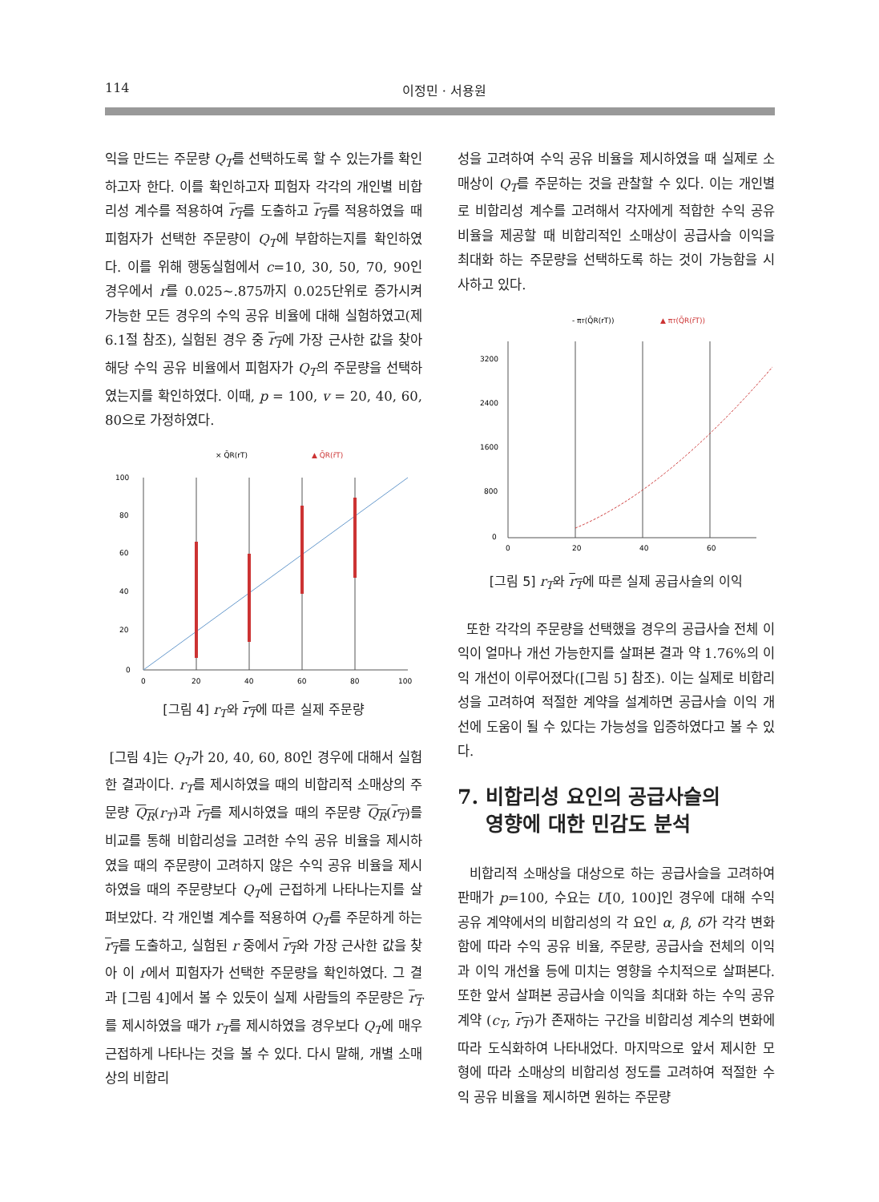114 이정민 · 서용원
익을 만드는 주문량 Q<sub>T</sub>를 선택하도록 할 수 있는가를 확인하고자 한다. 이를 확인하고자 피험자 각각의 개인별 비합리성 계수를 적용하여 r<sub>T</sub>를 도출하고 r<sub>T</sub>를 적용하였을 때 피험자가 선택한 주문량이 Q<sub>T</sub>에 부합하는지를 확인하였다. 이를 위해 행동실험에서 c=10, 30, 50, 70, 90인 경우에서 r를 0.025~.875까지 0.025단위로 증가시켜 가능한 모든 경우의 수익 공유 비율에 대해 실험하였고(제 6.1절 참조), 실험된 경우 중 r<sub>T</sub>에 가장 근사한 값을 찾아 해당 수익 공유 비율에서 피험자가 Q<sub>T</sub>의 주문량을 선택하였는지를 확인하였다. 이때, p = 100, v = 20, 40, 60, 80으로 가정하였다.
× Q̄R(rT)
▲ Q̄R(r̄T)
100
80
60
40
20
0
0
20
40
60
80
100
[그림 4] r<sub>T</sub>와 r<sub>T</sub>에 따른 실제 주문량
[그림 4]는 Q<sub>T</sub>가 20, 40, 60, 80인 경우에 대해서 실험 한 결과이다. r<sub>T</sub>를 제시하였을 때의 비합리적 소매상의 주문량 Q<sub>R</sub>(r<sub>T</sub>)과 r<sub>T</sub>를 제시하였을 때의 주문량 Q<sub>R</sub>(r<sub>T</sub>)를 비교를 통해 비합리성을 고려한 수익 공유 비율을 제시하였을 때의 주문량이 고려하지 않은 수익 공유 비율을 제시하였을 때의 주문량보다 Q<sub>T</sub>에 근접하게 나타나는지를 살펴보았다. 각 개인별 계수를 적용하여 Q<sub>T</sub>를 주문하게 하는 r<sub>T</sub>를 도출하고, 실험된 r 중에서 r<sub>T</sub>와 가장 근사한 값을 찾아 이 r에서 피험자가 선택한 주문량을 확인하였다. 그 결과 [그림 4]에서 볼 수 있듯이 실제 사람들의 주문량은 r<sub>T</sub>를 제시하였을 때가 r<sub>T</sub>를 제시하였을 경우보다 Q<sub>T</sub>에 매우 근접하게 나타나는 것을 볼 수 있다. 다시 말해, 개별 소매상의 비합리
성을 고려하여 수익 공유 비율을 제시하였을 때 실제로 소매상이 Q<sub>T</sub>를 주문하는 것을 관찰할 수 있다. 이는 개인별로 비합리성 계수를 고려해서 각자에게 적합한 수익 공유 비율을 제공할 때 비합리적인 소매상이 공급사슬 이익을 최대화 하는 주문량을 선택하도록 하는 것이 가능함을 시사하고 있다.
- πT(Q̄R(rT))
▲ πT(Q̄R(r̄T))
3200
2400
1600
800
0
0
20
40
60
[그림 5] r<sub>T</sub>와 r<sub>T</sub>에 따른 실제 공급사슬의 이익
또한 각각의 주문량을 선택했을 경우의 공급사슬 전체 이익이 얼마나 개선 가능한지를 살펴본 결과 약 1.76%의 이익 개선이 이루어졌다([그림 5] 참조). 이는 실제로 비합리성을 고려하여 적절한 계약을 설계하면 공급사슬 이익 개선에 도움이 될 수 있다는 가능성을 입증하였다고 볼 수 있다.
7. 비합리성 요인의 공급사슬의
영향에 대한 민감도 분석
비합리적 소매상을 대상으로 하는 공급사슬을 고려하여 판매가 p=100, 수요는 U[0, 100]인 경우에 대해 수익 공유 계약에서의 비합리성의 각 요인 α, β, δ가 각각 변화함에 따라 수익 공유 비율, 주문량, 공급사슬 전체의 이익과 이익 개선율 등에 미치는 영향을 수치적으로 살펴본다. 또한 앞서 살펴본 공급사슬 이익을 최대화 하는 수익 공유 계약 (c<sub>T</sub>, r<sub>T</sub>)가 존재하는 구간을 비합리성 계수의 변화에 따라 도식화하여 나타내었다. 마지막으로 앞서 제시한 모형에 따라 소매상의 비합리성 정도를 고려하여 적절한 수익 공유 비율을 제시하면 원하는 주문량